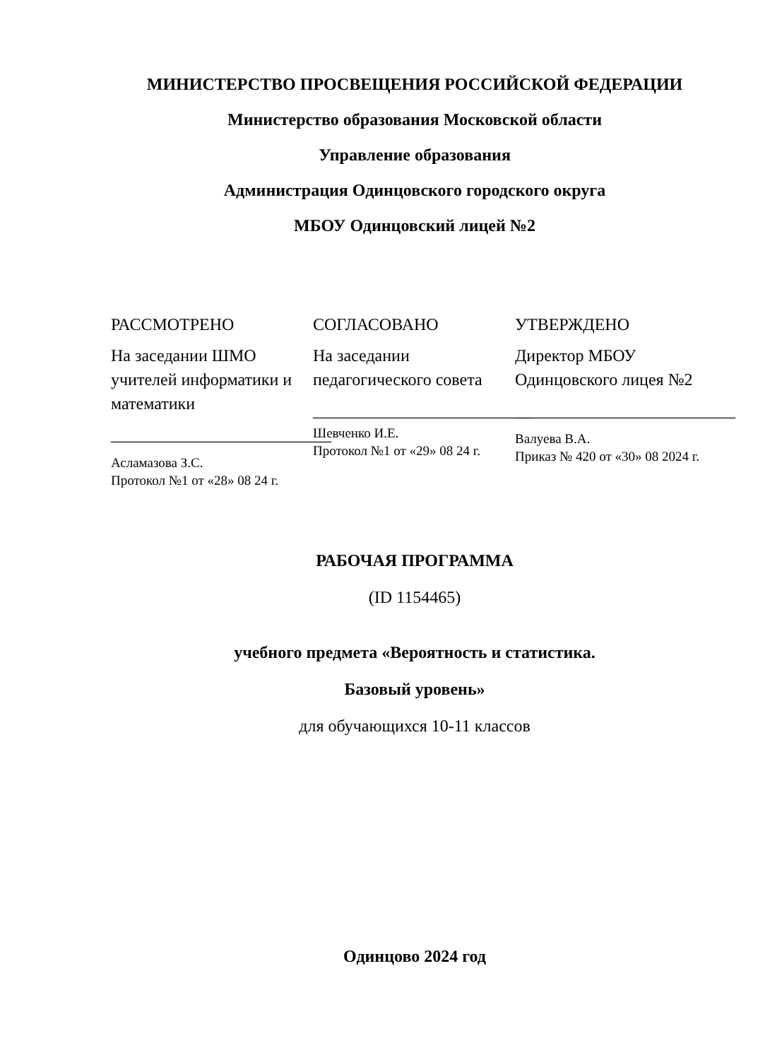МИНИСТЕРСТВО ПРОСВЕЩЕНИЯ РОССИЙСКОЙ ФЕДЕРАЦИИ
Министерство образования Московской области
Управление образования
Администрация Одинцовского городского округа
МБОУ Одинцовский лицей №2
РАССМОТРЕНО
На заседании ШМО учителей информатики и математики
__________________________
Асламазова З.С.
Протокол №1 от «28» 08 24 г.
СОГЛАСОВАНО
На заседании педагогического совета
__________________________
Шевченко И.Е.
Протокол №1 от «29» 08 24 г.
УТВЕРЖДЕНО
Директор МБОУ Одинцовского лицея №2
__________________________
Валуева В.А.
Приказ № 420 от «30» 08 2024 г.
РАБОЧАЯ ПРОГРАММА
(ID 1154465)
учебного предмета «Вероятность и статистика.
Базовый уровень»
для обучающихся 10-11 классов
Одинцово 2024 год